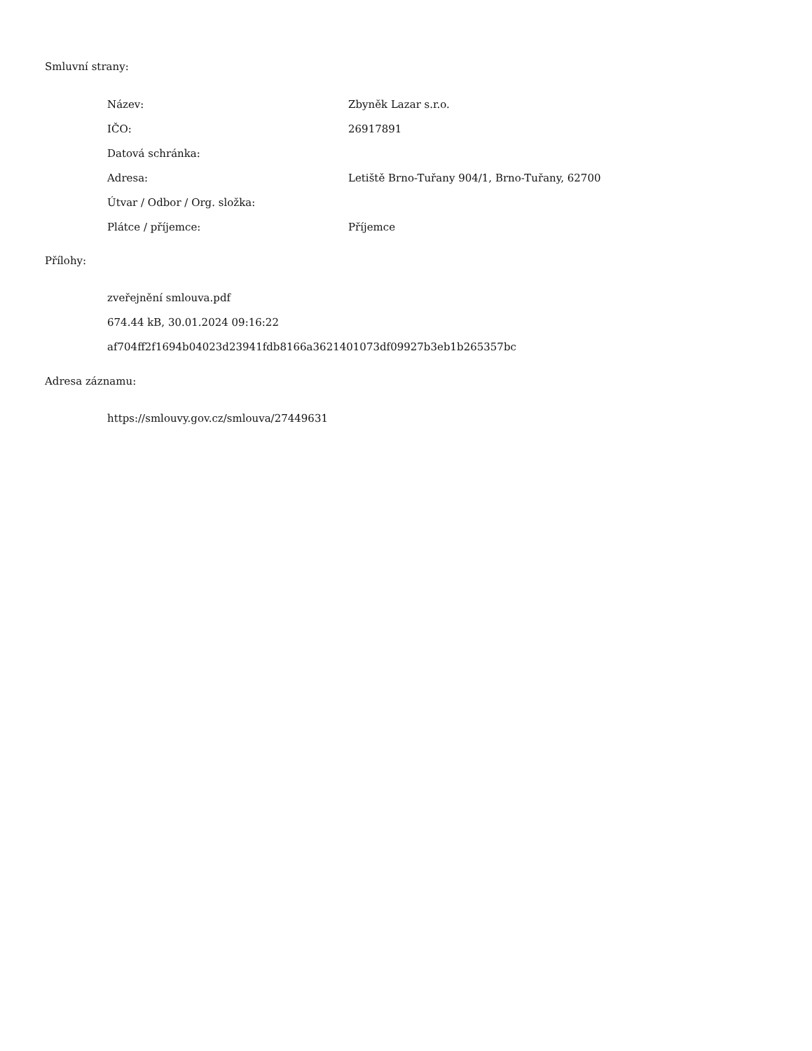Smluvní strany:
| Název: | Zbyněk Lazar s.r.o. |
| IČO: | 26917891 |
| Datová schránka: | |
| Adresa: | Letiště Brno-Tuřany 904/1, Brno-Tuřany, 62700 |
| Útvar / Odbor / Org. složka: | |
| Plátce / příjemce: | Příjemce |
Přílohy:
zveřejnění smlouva.pdf
674.44 kB, 30.01.2024 09:16:22
af704ff2f1694b04023d23941fdb8166a3621401073df09927b3eb1b265357bc
Adresa záznamu:
https://smlouvy.gov.cz/smlouva/27449631